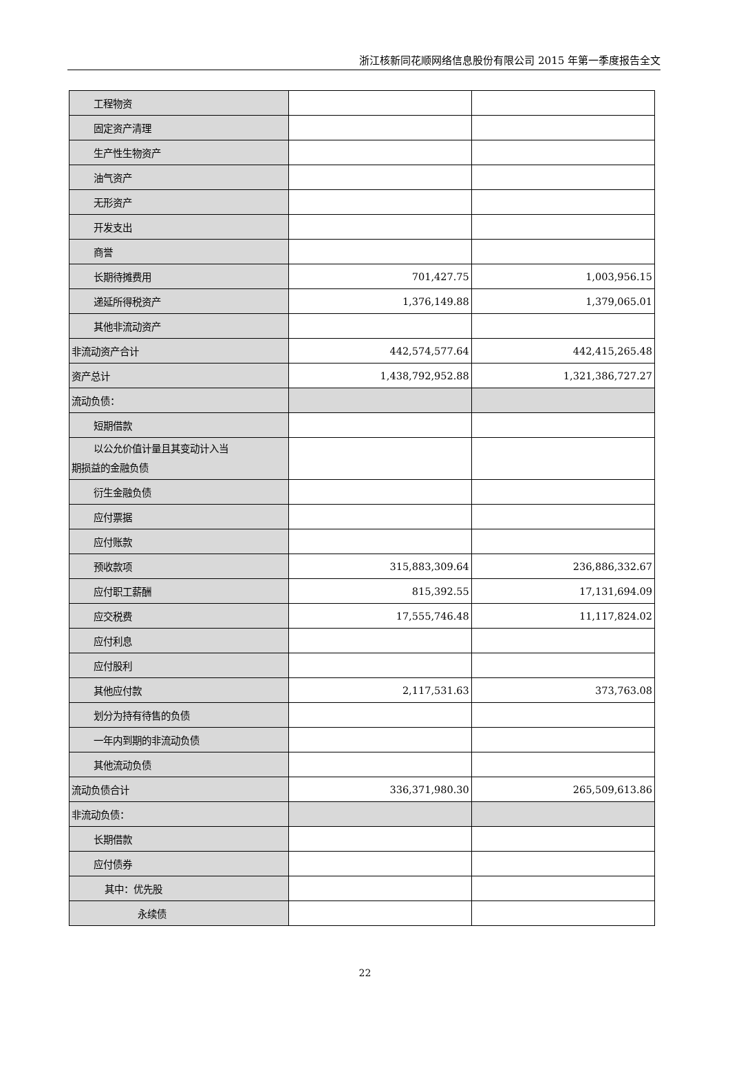浙江核新同花顺网络信息股份有限公司 2015 年第一季度报告全文
| 工程物资 | | |
| 固定资产清理 | | |
| 生产性生物资产 | | |
| 油气资产 | | |
| 无形资产 | | |
| 开发支出 | | |
| 商誉 | | |
| 长期待摊费用 | 701,427.75 | 1,003,956.15 |
| 递延所得税资产 | 1,376,149.88 | 1,379,065.01 |
| 其他非流动资产 | | |
| 非流动资产合计 | 442,574,577.64 | 442,415,265.48 |
| 资产总计 | 1,438,792,952.88 | 1,321,386,727.27 |
| 流动负债： | | |
| 短期借款 | | |
| 以公允价值计量且其变动计入当 期损益的金融负债 | | |
| 衍生金融负债 | | |
| 应付票据 | | |
| 应付账款 | | |
| 预收款项 | 315,883,309.64 | 236,886,332.67 |
| 应付职工薪酬 | 815,392.55 | 17,131,694.09 |
| 应交税费 | 17,555,746.48 | 11,117,824.02 |
| 应付利息 | | |
| 应付股利 | | |
| 其他应付款 | 2,117,531.63 | 373,763.08 |
| 划分为持有待售的负债 | | |
| 一年内到期的非流动负债 | | |
| 其他流动负债 | | |
| 流动负债合计 | 336,371,980.30 | 265,509,613.86 |
| 非流动负债： | | |
| 长期借款 | | |
| 应付债券 | | |
| 其中：优先股 | | |
| 永续债 | | |
22